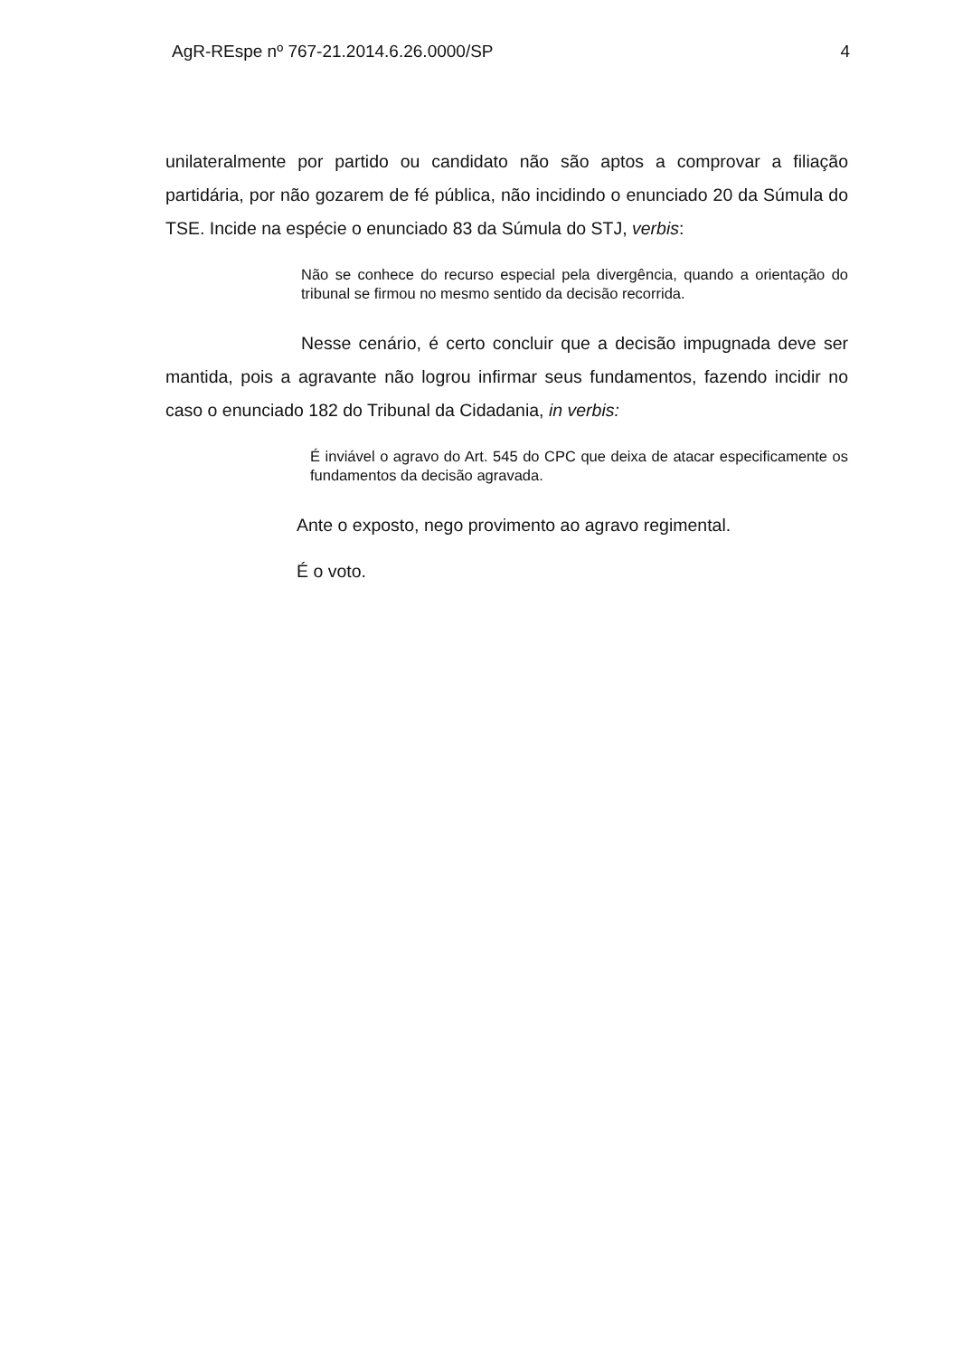AgR-REspe nº 767-21.2014.6.26.0000/SP 4
unilateralmente por partido ou candidato não são aptos a comprovar a filiação partidária, por não gozarem de fé pública, não incidindo o enunciado 20 da Súmula do TSE. Incide na espécie o enunciado 83 da Súmula do STJ, verbis:
Não se conhece do recurso especial pela divergência, quando a orientação do tribunal se firmou no mesmo sentido da decisão recorrida.
Nesse cenário, é certo concluir que a decisão impugnada deve ser mantida, pois a agravante não logrou infirmar seus fundamentos, fazendo incidir no caso o enunciado 182 do Tribunal da Cidadania, in verbis:
É inviável o agravo do Art. 545 do CPC que deixa de atacar especificamente os fundamentos da decisão agravada.
Ante o exposto, nego provimento ao agravo regimental.
É o voto.